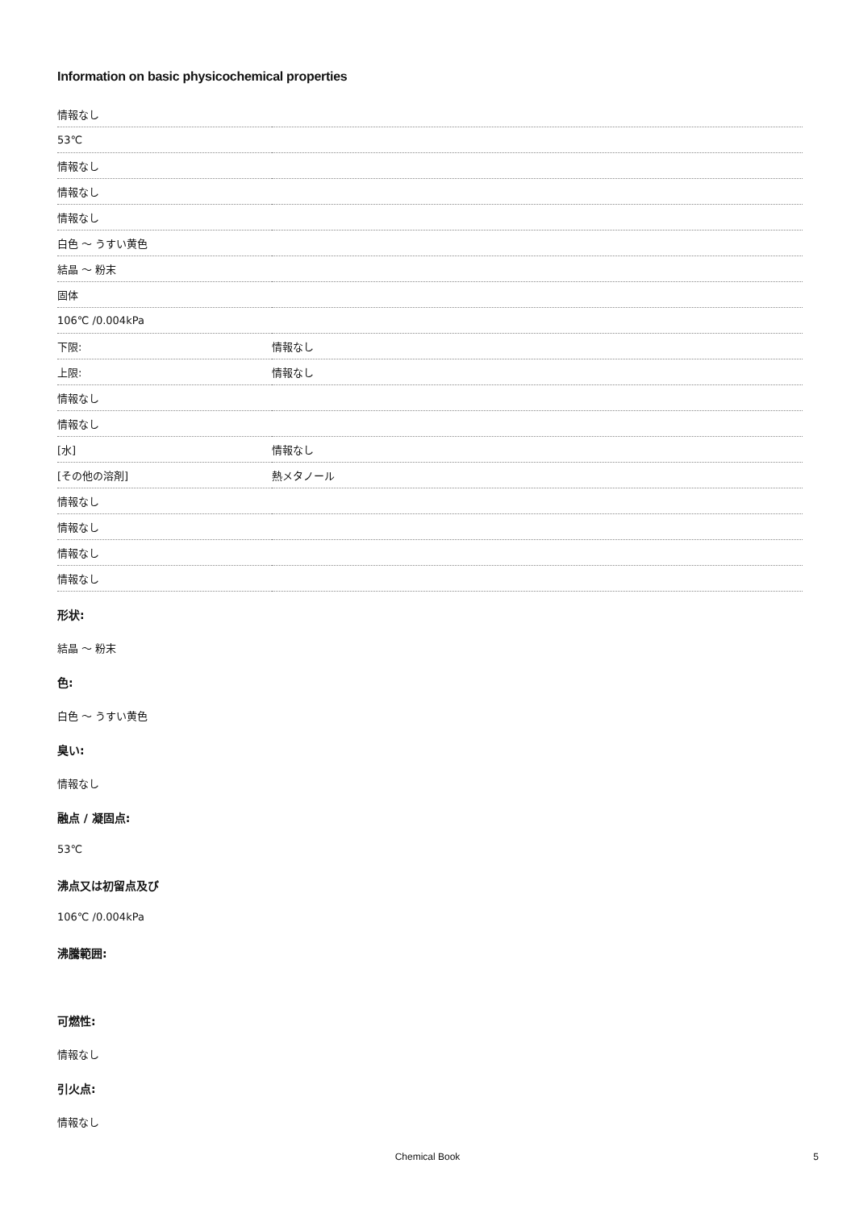Information on basic physicochemical properties
| 情報なし | |
| 53℃ | |
| 情報なし | |
| 情報なし | |
| 情報なし | |
| 白色 ～ うすい黄色 | |
| 結晶 ～ 粉末 | |
| 固体 | |
| 106℃ /0.004kPa | |
| 下限: | 情報なし |
| 上限: | 情報なし |
| 情報なし | |
| 情報なし | |
| [水] | 情報なし |
| [その他の溶剤] | 熱メタノール |
| 情報なし | |
| 情報なし | |
| 情報なし | |
| 情報なし | |
形状:
結晶 ～ 粉末
色:
白色 ～ うすい黄色
臭い:
情報なし
融点 / 凝固点:
53℃
沸点又は初留点及び
106℃ /0.004kPa
沸騰範囲:
可燃性:
情報なし
引火点:
情報なし
Chemical Book
5